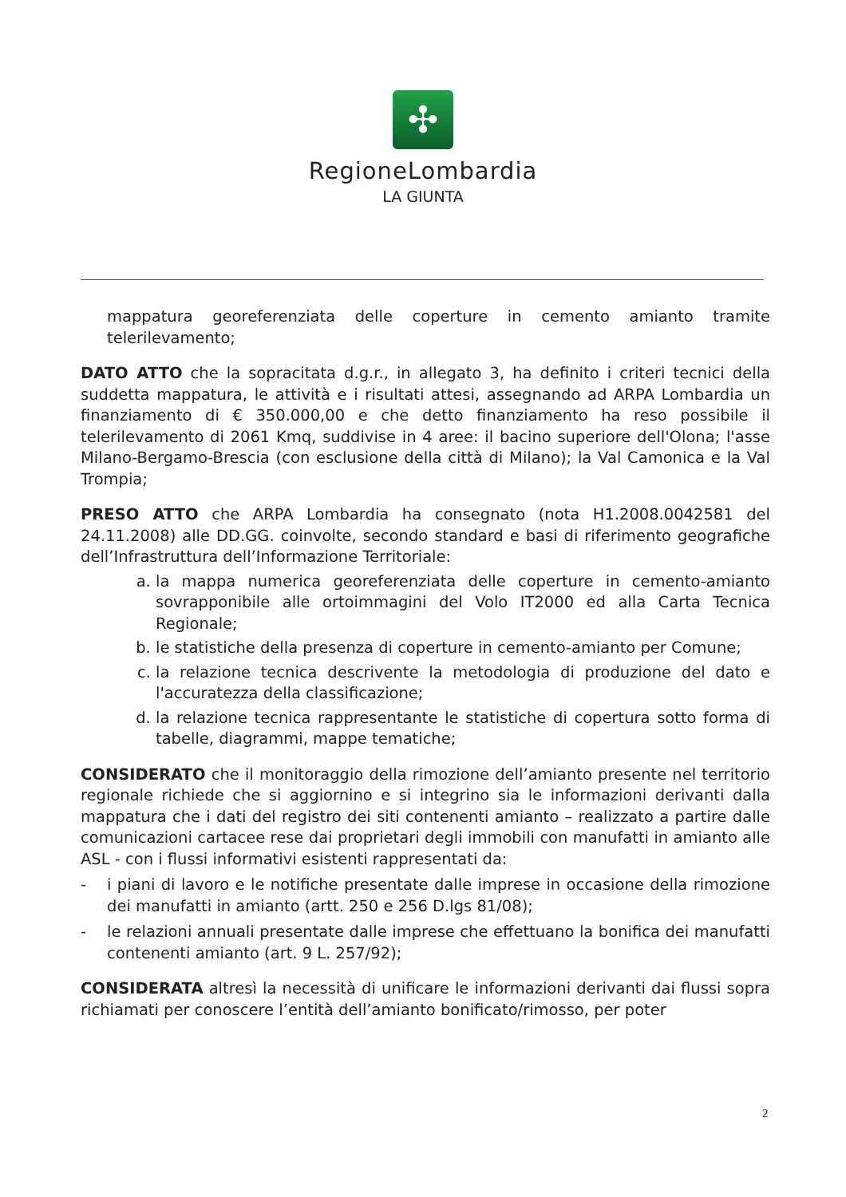✣
RegioneLombardia
LA GIUNTA
mappatura georeferenziata delle coperture in cemento amianto tramite telerilevamento;
DATO ATTO che la sopracitata d.g.r., in allegato 3, ha definito i criteri tecnici della suddetta mappatura, le attività e i risultati attesi, assegnando ad ARPA Lombardia un finanziamento di € 350.000,00 e che detto finanziamento ha reso possibile il telerilevamento di 2061 Kmq, suddivise in 4 aree: il bacino superiore dell'Olona; l'asse Milano-Bergamo-Brescia (con esclusione della città di Milano); la Val Camonica e la Val Trompia;
PRESO ATTO che ARPA Lombardia ha consegnato (nota H1.2008.0042581 del 24.11.2008) alle DD.GG. coinvolte, secondo standard e basi di riferimento geografiche dell’Infrastruttura dell’Informazione Territoriale:
a. la mappa numerica georeferenziata delle coperture in cemento-amianto sovrapponibile alle ortoimmagini del Volo IT2000 ed alla Carta Tecnica Regionale;
b. le statistiche della presenza di coperture in cemento-amianto per Comune;
c. la relazione tecnica descrivente la metodologia di produzione del dato e l'accuratezza della classificazione;
d. la relazione tecnica rappresentante le statistiche di copertura sotto forma di tabelle, diagrammi, mappe tematiche;
CONSIDERATO che il monitoraggio della rimozione dell’amianto presente nel territorio regionale richiede che si aggiornino e si integrino sia le informazioni derivanti dalla mappatura che i dati del registro dei siti contenenti amianto – realizzato a partire dalle comunicazioni cartacee rese dai proprietari degli immobili con manufatti in amianto alle ASL - con i flussi informativi esistenti rappresentati da:
- i piani di lavoro e le notifiche presentate dalle imprese in occasione della rimozione dei manufatti in amianto (artt. 250 e 256 D.lgs 81/08);
- le relazioni annuali presentate dalle imprese che effettuano la bonifica dei manufatti contenenti amianto (art. 9 L. 257/92);
CONSIDERATA altresì la necessità di unificare le informazioni derivanti dai flussi sopra richiamati per conoscere l’entità dell’amianto bonificato/rimosso, per poter
2